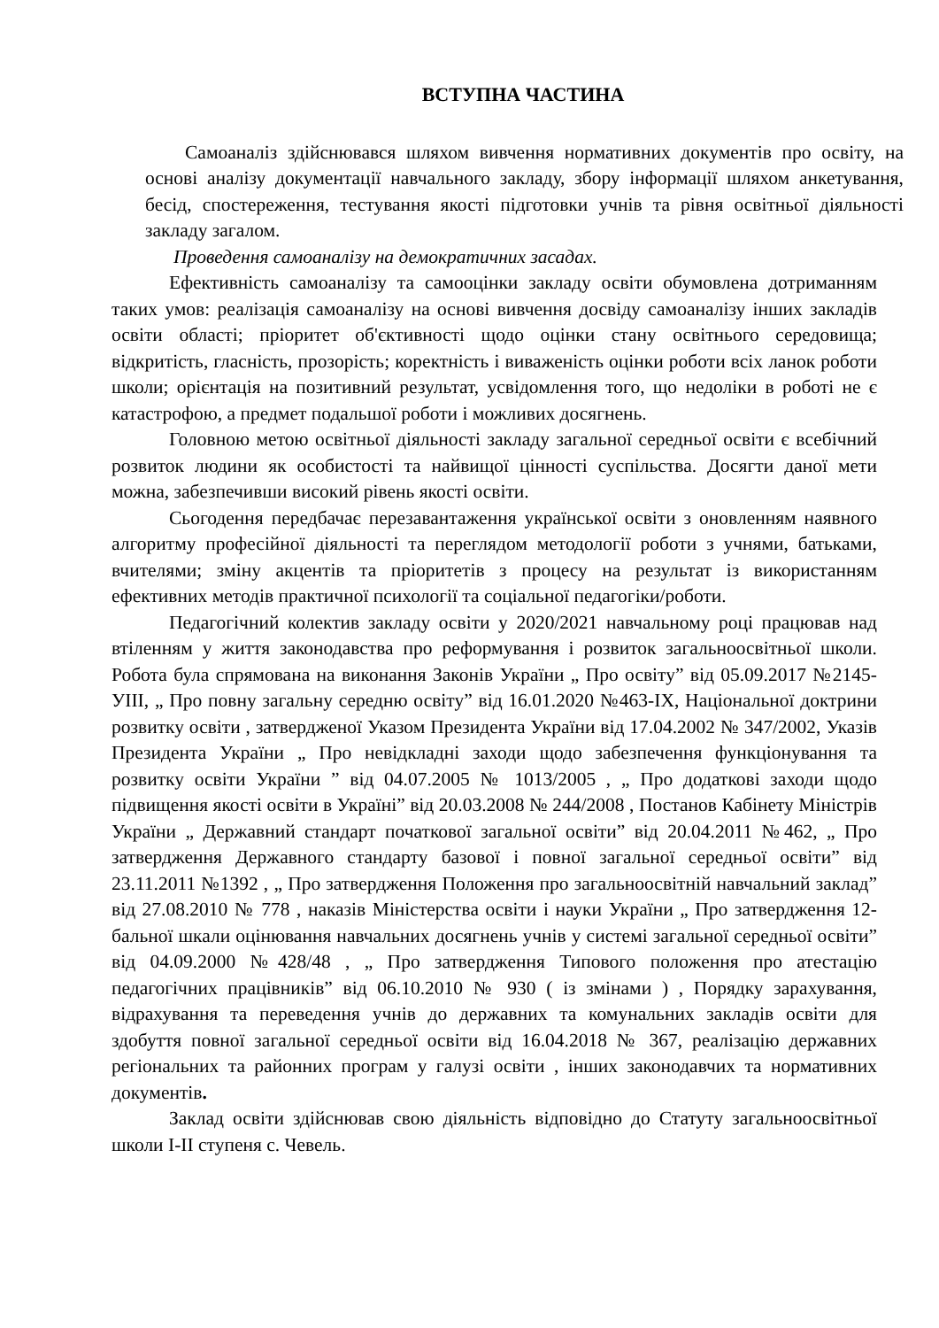ВСТУПНА ЧАСТИНА
Самоаналіз здійснювався шляхом вивчення нормативних документів про освіту, на основі аналізу документації навчального закладу, збору інформації шляхом анкетування, бесід, спостереження, тестування якості підготовки учнів та рівня освітньої діяльності закладу загалом.
Проведення самоаналізу на демократичних засадах.
Ефективність самоаналізу та самооцінки закладу освіти обумовлена дотриманням таких умов: реалізація самоаналізу на основі вивчення досвіду самоаналізу інших закладів освіти області; пріоритет об'єктивності щодо оцінки стану освітнього середовища; відкритість, гласність, прозорість; коректність і виваженість оцінки роботи всіх ланок роботи школи; орієнтація на позитивний результат, усвідомлення того, що недоліки в роботі не є катастрофою, а предмет подальшої роботи і можливих досягнень.
Головною метою освітньої діяльності закладу загальної середньої освіти є всебічний розвиток людини як особистості та найвищої цінності суспільства. Досягти даної мети можна, забезпечивши високий рівень якості освіти.
Сьогодення передбачає перезавантаження української освіти з оновленням наявного алгоритму професійної діяльності та переглядом методології роботи з учнями, батьками, вчителями; зміну акцентів та пріоритетів з процесу на результат із використанням ефективних методів практичної психології та соціальної педагогіки/роботи.
Педагогічний колектив закладу освіти у 2020/2021 навчальному році працював над втіленням у життя законодавства про реформування і розвиток загальноосвітньої школи. Робота була спрямована на виконання Законів України „ Про освіту” від 05.09.2017 №2145-УІІІ, „ Про повну загальну середню освіту” від 16.01.2020 №463-ІХ, Національної доктрини розвитку освіти , затвердженої Указом Президента України від 17.04.2002 № 347/2002, Указів Президента України „ Про невідкладні заходи щодо забезпечення функціонування та розвитку освіти України ” від 04.07.2005 № 1013/2005 , „ Про додаткові заходи щодо підвищення якості освіти в Україні” від 20.03.2008 № 244/2008 , Постанов Кабінету Міністрів України „ Державний стандарт початкової загальної освіти” від 20.04.2011 №462, „ Про затвердження Державного стандарту базової і повної загальної середньої освіти” від 23.11.2011 №1392 , „ Про затвердження Положення про загальноосвітній навчальний заклад” від 27.08.2010 № 778 , наказів Міністерства освіти і науки України „ Про затвердження 12-бальної шкали оцінювання навчальних досягнень учнів у системі загальної середньої освіти” від 04.09.2000 №428/48 , „ Про затвердження Типового положення про атестацію педагогічних працівників” від 06.10.2010 № 930 ( із змінами ) , Порядку зарахування, відрахування та переведення учнів до державних та комунальних закладів освіти для здобуття повної загальної середньої освіти від 16.04.2018 № 367, реалізацію державних регіональних та районних програм у галузі освіти , інших законодавчих та нормативних документів.
Заклад освіти здійснював свою діяльність відповідно до Статуту загальноосвітньої школи І-ІІ ступеня с. Чевель.